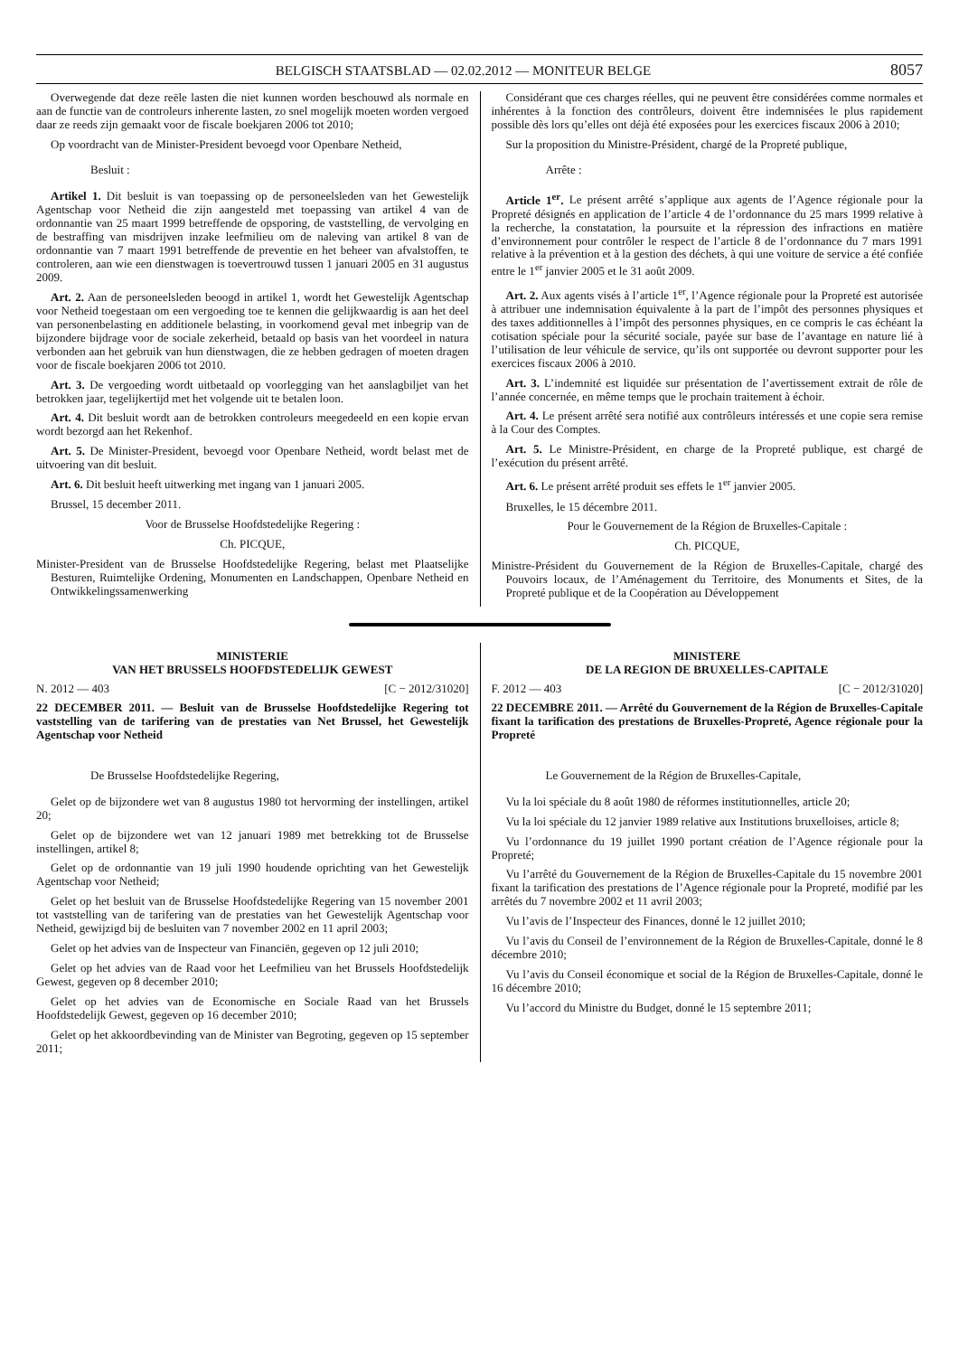BELGISCH STAATSBLAD — 02.02.2012 — MONITEUR BELGE 8057
Overwegende dat deze reële lasten die niet kunnen worden beschouwd als normale en aan de functie van de controleurs inherente lasten, zo snel mogelijk moeten worden vergoed daar ze reeds zijn gemaakt voor de fiscale boekjaren 2006 tot 2010;
Op voordracht van de Minister-President bevoegd voor Openbare Netheid,
Besluit :
Artikel 1. Dit besluit is van toepassing op de personeelsleden van het Gewestelijk Agentschap voor Netheid die zijn aangesteld met toepassing van artikel 4 van de ordonnantie van 25 maart 1999 betreffende de opsporing, de vaststelling, de vervolging en de bestraffing van misdrijven inzake leefmilieu om de naleving van artikel 8 van de ordonnantie van 7 maart 1991 betreffende de preventie en het beheer van afvalstoffen, te controleren, aan wie een dienstwagen is toevertrouwd tussen 1 januari 2005 en 31 augustus 2009.
Art. 2. Aan de personeelsleden beoogd in artikel 1, wordt het Gewestelijk Agentschap voor Netheid toegestaan om een vergoeding toe te kennen die gelijkwaardig is aan het deel van personenbelasting en additionele belasting, in voorkomend geval met inbegrip van de bijzondere bijdrage voor de sociale zekerheid, betaald op basis van het voordeel in natura verbonden aan het gebruik van hun dienstwagen, die ze hebben gedragen of moeten dragen voor de fiscale boekjaren 2006 tot 2010.
Art. 3. De vergoeding wordt uitbetaald op voorlegging van het aanslagbiljet van het betrokken jaar, tegelijkertijd met het volgende uit te betalen loon.
Art. 4. Dit besluit wordt aan de betrokken controleurs meegedeeld en een kopie ervan wordt bezorgd aan het Rekenhof.
Art. 5. De Minister-President, bevoegd voor Openbare Netheid, wordt belast met de uitvoering van dit besluit.
Art. 6. Dit besluit heeft uitwerking met ingang van 1 januari 2005.
Brussel, 15 december 2011.
Voor de Brusselse Hoofdstedelijke Regering :
Ch. PICQUE,
Minister-President van de Brusselse Hoofdstedelijke Regering, belast met Plaatselijke Besturen, Ruimtelijke Ordening, Monumenten en Landschappen, Openbare Netheid en Ontwikkelingssamenwerking
Considérant que ces charges réelles, qui ne peuvent être considérées comme normales et inhérentes à la fonction des contrôleurs, doivent être indemnisées le plus rapidement possible dès lors qu’elles ont déjà été exposées pour les exercices fiscaux 2006 à 2010;
Sur la proposition du Ministre-Président, chargé de la Propreté publique,
Arrête :
Article 1<sup>er</sup>. Le présent arrêté s’applique aux agents de l’Agence régionale pour la Propreté désignés en application de l’article 4 de l’ordonnance du 25 mars 1999 relative à la recherche, la constatation, la poursuite et la répression des infractions en matière d’environnement pour contrôler le respect de l’article 8 de l’ordonnance du 7 mars 1991 relative à la prévention et à la gestion des déchets, à qui une voiture de service a été confiée entre le 1<sup>er</sup> janvier 2005 et le 31 août 2009.
Art. 2. Aux agents visés à l’article 1<sup>er</sup>, l’Agence régionale pour la Propreté est autorisée à attribuer une indemnisation équivalente à la part de l’impôt des personnes physiques et des taxes additionnelles à l’impôt des personnes physiques, en ce compris le cas échéant la cotisation spéciale pour la sécurité sociale, payée sur base de l’avantage en nature lié à l’utilisation de leur véhicule de service, qu’ils ont supportée ou devront supporter pour les exercices fiscaux 2006 à 2010.
Art. 3. L’indemnité est liquidée sur présentation de l’avertissement extrait de rôle de l’année concernée, en même temps que le prochain traitement à échoir.
Art. 4. Le présent arrêté sera notifié aux contrôleurs intéressés et une copie sera remise à la Cour des Comptes.
Art. 5. Le Ministre-Président, en charge de la Propreté publique, est chargé de l’exécution du présent arrêté.
Art. 6. Le présent arrêté produit ses effets le 1<sup>er</sup> janvier 2005.
Bruxelles, le 15 décembre 2011.
Pour le Gouvernement de la Région de Bruxelles-Capitale :
Ch. PICQUE,
Ministre-Président du Gouvernement de la Région de Bruxelles-Capitale, chargé des Pouvoirs locaux, de l’Aménagement du Territoire, des Monuments et Sites, de la Propreté publique et de la Coopération au Développement
MINISTERIE
VAN HET BRUSSELS HOOFDSTEDELIJK GEWEST
N. 2012 — 403 [C − 2012/31020]
22 DECEMBER 2011. — Besluit van de Brusselse Hoofdstedelijke Regering tot vaststelling van de tarifering van de prestaties van Net Brussel, het Gewestelijk Agentschap voor Netheid
De Brusselse Hoofdstedelijke Regering,
Gelet op de bijzondere wet van 8 augustus 1980 tot hervorming der instellingen, artikel 20;
Gelet op de bijzondere wet van 12 januari 1989 met betrekking tot de Brusselse instellingen, artikel 8;
Gelet op de ordonnantie van 19 juli 1990 houdende oprichting van het Gewestelijk Agentschap voor Netheid;
Gelet op het besluit van de Brusselse Hoofdstedelijke Regering van 15 november 2001 tot vaststelling van de tarifering van de prestaties van het Gewestelijk Agentschap voor Netheid, gewijzigd bij de besluiten van 7 november 2002 en 11 april 2003;
Gelet op het advies van de Inspecteur van Financiën, gegeven op 12 juli 2010;
Gelet op het advies van de Raad voor het Leefmilieu van het Brussels Hoofdstedelijk Gewest, gegeven op 8 december 2010;
Gelet op het advies van de Economische en Sociale Raad van het Brussels Hoofdstedelijk Gewest, gegeven op 16 december 2010;
Gelet op het akkoordbevinding van de Minister van Begroting, gegeven op 15 september 2011;
MINISTERE
DE LA REGION DE BRUXELLES-CAPITALE
F. 2012 — 403 [C − 2012/31020]
22 DECEMBRE 2011. — Arrêté du Gouvernement de la Région de Bruxelles-Capitale fixant la tarification des prestations de Bruxelles-Propreté, Agence régionale pour la Propreté
Le Gouvernement de la Région de Bruxelles-Capitale,
Vu la loi spéciale du 8 août 1980 de réformes institutionnelles, article 20;
Vu la loi spéciale du 12 janvier 1989 relative aux Institutions bruxelloises, article 8;
Vu l’ordonnance du 19 juillet 1990 portant création de l’Agence régionale pour la Propreté;
Vu l’arrêté du Gouvernement de la Région de Bruxelles-Capitale du 15 novembre 2001 fixant la tarification des prestations de l’Agence régionale pour la Propreté, modifié par les arrêtés du 7 novembre 2002 et 11 avril 2003;
Vu l’avis de l’Inspecteur des Finances, donné le 12 juillet 2010;
Vu l’avis du Conseil de l’environnement de la Région de Bruxelles-Capitale, donné le 8 décembre 2010;
Vu l’avis du Conseil économique et social de la Région de Bruxelles-Capitale, donné le 16 décembre 2010;
Vu l’accord du Ministre du Budget, donné le 15 septembre 2011;